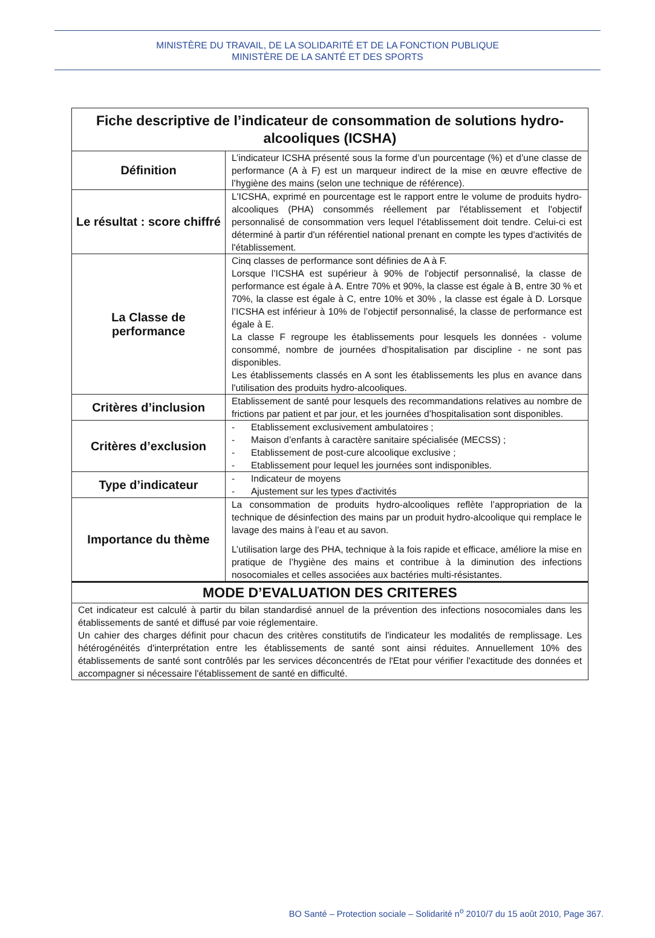MINISTÈRE DU TRAVAIL, DE LA SOLIDARITÉ ET DE LA FONCTION PUBLIQUE
MINISTÈRE DE LA SANTÉ ET DES SPORTS
| Fiche descriptive de l’indicateur de consommation de solutions hydro- alcooliques (ICSHA) | |
| --- | --- |
| Définition | L’indicateur ICSHA présenté sous la forme d’un pourcentage (%) et d’une classe de performance (A à F) est un marqueur indirect de la mise en œuvre effective de l’hygiène des mains (selon une technique de référence). |
| Le résultat : score chiffré | L'ICSHA, exprimé en pourcentage est le rapport entre le volume de produits hydro-alcooliques (PHA) consommés réellement par l'établissement et l'objectif personnalisé de consommation vers lequel l'établissement doit tendre. Celui-ci est déterminé à partir d'un référentiel national prenant en compte les types d'activités de l'établissement. |
| La Classe de performance | Cinq classes de performance sont définies de A à F. Lorsque l’ICSHA est supérieur à 90% de l'objectif personnalisé, la classe de performance est égale à A. Entre 70% et 90%, la classe est égale à B, entre 30 % et 70%, la classe est égale à C, entre 10% et 30% , la classe est égale à D. Lorsque l’ICSHA est inférieur à 10% de l’objectif personnalisé, la classe de performance est égale à E. La classe F regroupe les établissements pour lesquels les données - volume consommé, nombre de journées d’hospitalisation par discipline - ne sont pas disponibles. Les établissements classés en A sont les établissements les plus en avance dans l'utilisation des produits hydro-alcooliques. |
| Critères d’inclusion | Etablissement de santé pour lesquels des recommandations relatives au nombre de frictions par patient et par jour, et les journées d’hospitalisation sont disponibles. |
| Critères d’exclusion | - Etablissement exclusivement ambulatoires ; - Maison d’enfants à caractère sanitaire spécialisée (MECSS) ; - Etablissement de post-cure alcoolique exclusive ; - Etablissement pour lequel les journées sont indisponibles. |
| Type d’indicateur | - Indicateur de moyens - Ajustement sur les types d'activités |
| Importance du thème | La consommation de produits hydro-alcooliques reflète l’appropriation de la technique de désinfection des mains par un produit hydro-alcoolique qui remplace le lavage des mains à l’eau et au savon. L’utilisation large des PHA, technique à la fois rapide et efficace, améliore la mise en pratique de l’hygiène des mains et contribue à la diminution des infections nosocomiales et celles associées aux bactéries multi-résistantes. |
| MODE D’EVALUATION DES CRITERES | |
| Cet indicateur est calculé à partir du bilan standardisé annuel de la prévention des infections nosocomiales dans les établissements de santé et diffusé par voie réglementaire. Un cahier des charges définit pour chacun des critères constitutifs de l'indicateur les modalités de remplissage. Les hétérogénéités d'interprétation entre les établissements de santé sont ainsi réduites. Annuellement 10% des établissements de santé sont contrôlés par les services déconcentrés de l'Etat pour vérifier l'exactitude des données et accompagner si nécessaire l'établissement de santé en difficulté. | |
BO Santé – Protection sociale – Solidarité n<sup>o</sup> 2010/7 du 15 août 2010, Page 367.